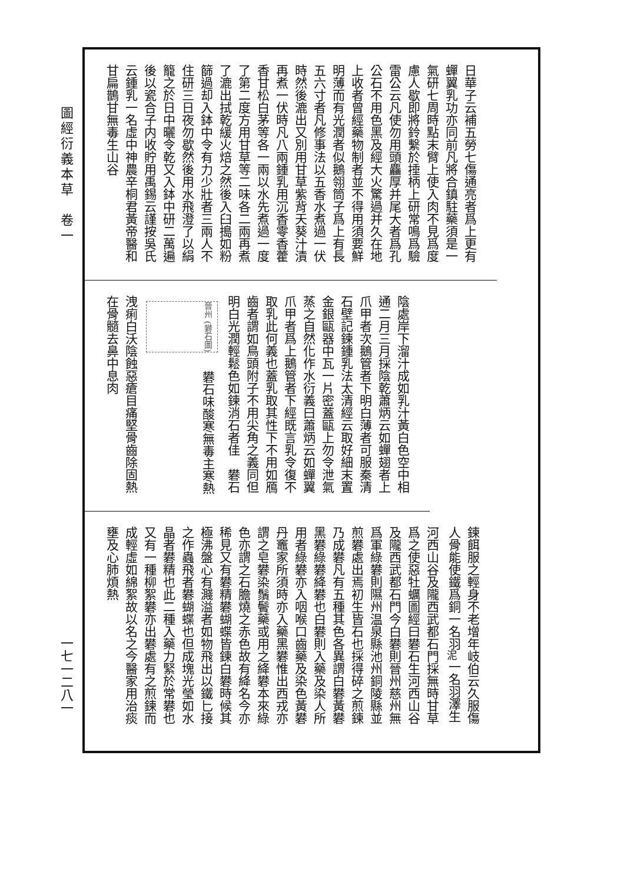圖經衍義本草　卷一
日華子云補五勞七傷通亮者爲上更有蟬翼乳功亦同前凡將合鎮駐藥須是一氣研七周時點末臂上使入肉不見爲度慮人歇即將鈴繫於捶柄上研常鳴爲驗雷公云凡使勿用頭麤厚并尾大者爲孔公石不用色黑及經大火驚過并久在地上收者曾經藥物制者並不得用須要鮮明薄而有光潤者似鵝翎筒子爲上有長五六寸者凡修事法以五香水煮過一伏時然後漉出又別用甘草紫背天葵汁漬再煮一伏時凡八兩鍾乳用沉香零香藿香甘松白茅等各一兩以水先煮過一度了第二度方用甘草等二味各二兩再煮了漉出拭乾緩火焙之然後入臼搗如粉篩過却入鉢中令有力少壯者三兩人不住研三日夜勿歇然後用水飛澄了以絹籠之於日中曬令乾又入鉢中研二萬遍後以瓷合子内收貯用禹錫云謹按吳氏云鍾乳一名虛中神農辛桐君黃帝醫和甘扁鵲甘無毒生山谷
陰處岸下溜汁成如乳汁黃白色空中相通二月三月採陰乾蕭炳云如蟬翅者上爪甲者次鵝管者下明白薄者可服秦清石壁記鍊鍾乳法太清經云取好細末置金銀甌器中瓦一片密蓋甌上勿令泄氣蒸之自然化作水衍義曰蕭炳云如蟬翼爪甲者爲上鵝管者下經既言乳令復不取乳此何義也蓋乳取其性下不用如鴈齒者謂如鳥頭附子不用尖角之義同但明白光潤輕鬆色如鍊消石者佳　礬石　晉州 (礬石圖)　礬石味酸寒無毒主寒熱洩痢白沃陰蝕惡瘡目痛堅骨齒除固熱在骨髓去鼻中息肉
鍊餌服之輕身不老增年岐伯云久服傷人骨能使鐵爲銅一名羽<sub>泥</sub>一名羽澤生河西山谷及隴西武都石門採無時甘草爲之使惡牡蠣圖經曰礬石生河西山谷及隴西武都石門今白礬則晉州慈州無爲軍綠礬則隰州温泉縣池州銅陵縣並煎礬處出焉初生皆石也採得碎之煎鍊乃成礬凡有五種其色各異謂白礬黃礬黑礬綠礬絳礬也白礬則入藥及染人所用者綠礬亦入咽喉口齒藥及染色黃礬丹竈家所須時亦入藥黑礬惟出西戎亦謂之皂礬染鬚鬢藥或用之絳礬本來綠色亦謂之石膽燒之赤色故有絳名今亦稀見又有礬精礬蝴蝶皆鍊白礬時候其極沸盤心有濺溢者如物飛出以鐵匕接之作蟲飛者礬蝴蝶也但成塊光瑩如水晶者礬精也此二種入藥力緊於常礬也又有一種柳絮礬亦出礬處有之煎鍊而成輕虛如綿絮故以名之今醫家用治痰壅及心肺煩熱
一七一二八一